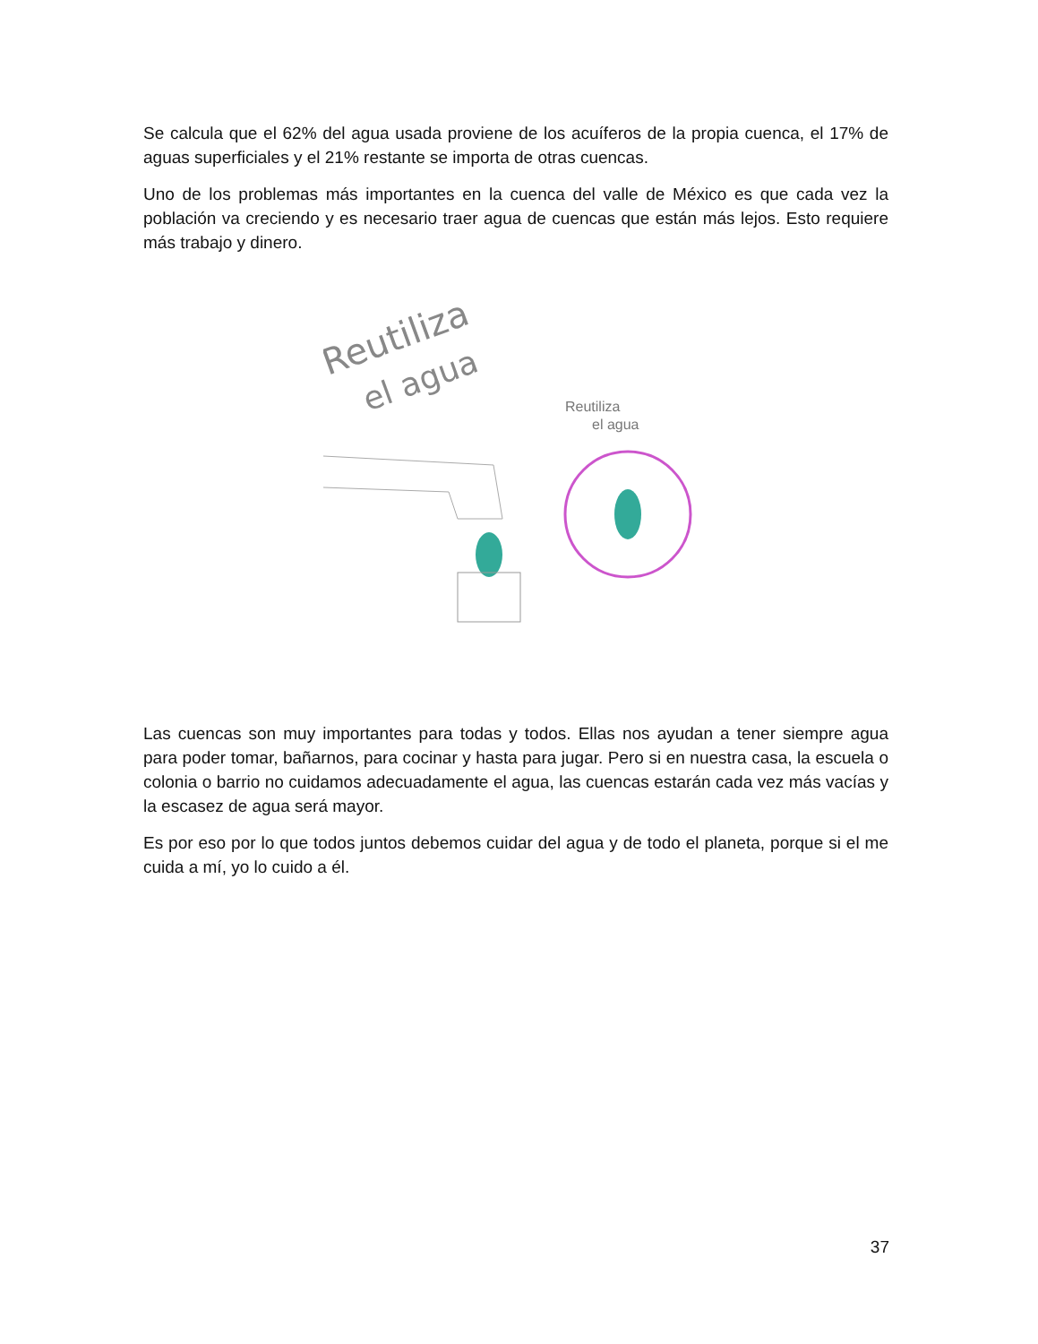Se calcula que el 62% del agua usada proviene de los acuíferos de la propia cuenca, el 17% de aguas superficiales y el 21% restante se importa de otras cuencas.
Uno de los problemas más importantes en la cuenca del valle de México es que cada vez la población va creciendo y es necesario traer agua de cuencas que están más lejos. Esto requiere más trabajo y dinero.
Reutiliza
el agua
Reutiliza
el agua
Las cuencas son muy importantes para todas y todos. Ellas nos ayudan a tener siempre agua para poder tomar, bañarnos, para cocinar y hasta para jugar. Pero si en nuestra casa, la escuela o colonia o barrio no cuidamos adecuadamente el agua, las cuencas estarán cada vez más vacías y la escasez de agua será mayor.
Es por eso por lo que todos juntos debemos cuidar del agua y de todo el planeta, porque si el me cuida a mí, yo lo cuido a él.
37